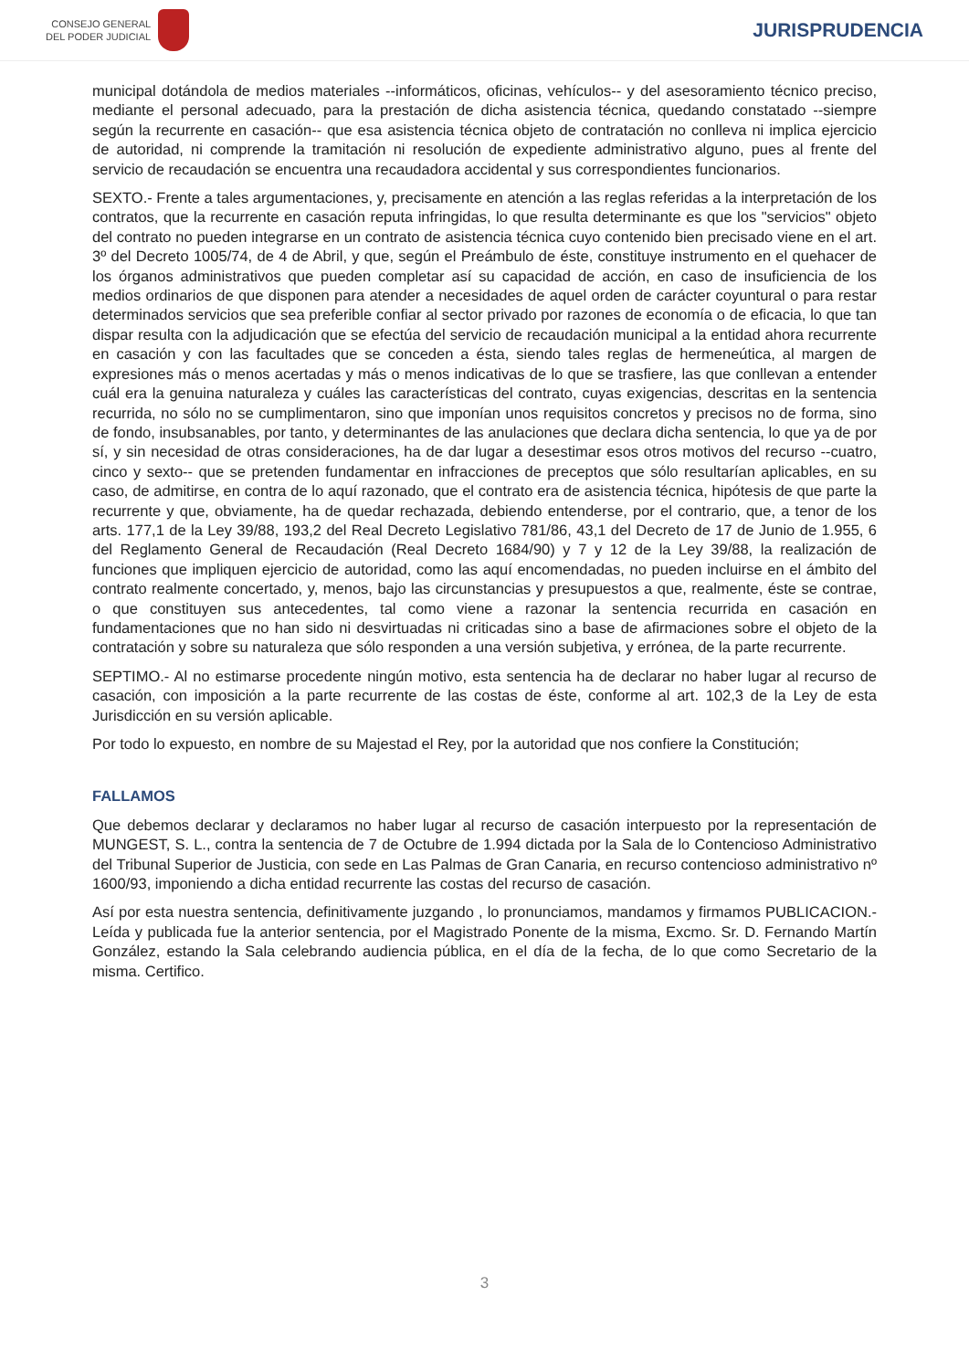CONSEJO GENERAL
DEL PODER JUDICIAL
JURISPRUDENCIA
municipal dotándola de medios materiales --informáticos, oficinas, vehículos-- y del asesoramiento técnico preciso, mediante el personal adecuado, para la prestación de dicha asistencia técnica, quedando constatado --siempre según la recurrente en casación-- que esa asistencia técnica objeto de contratación no conlleva ni implica ejercicio de autoridad, ni comprende la tramitación ni resolución de expediente administrativo alguno, pues al frente del servicio de recaudación se encuentra una recaudadora accidental y sus correspondientes funcionarios.
SEXTO.- Frente a tales argumentaciones, y, precisamente en atención a las reglas referidas a la interpretación de los contratos, que la recurrente en casación reputa infringidas, lo que resulta determinante es que los "servicios" objeto del contrato no pueden integrarse en un contrato de asistencia técnica cuyo contenido bien precisado viene en el art. 3º del Decreto 1005/74, de 4 de Abril, y que, según el Preámbulo de éste, constituye instrumento en el quehacer de los órganos administrativos que pueden completar así su capacidad de acción, en caso de insuficiencia de los medios ordinarios de que disponen para atender a necesidades de aquel orden de carácter coyuntural o para restar determinados servicios que sea preferible confiar al sector privado por razones de economía o de eficacia, lo que tan dispar resulta con la adjudicación que se efectúa del servicio de recaudación municipal a la entidad ahora recurrente en casación y con las facultades que se conceden a ésta, siendo tales reglas de hermeneútica, al margen de expresiones más o menos acertadas y más o menos indicativas de lo que se trasfiere, las que conllevan a entender cuál era la genuina naturaleza y cuáles las características del contrato, cuyas exigencias, descritas en la sentencia recurrida, no sólo no se cumplimentaron, sino que imponían unos requisitos concretos y precisos no de forma, sino de fondo, insubsanables, por tanto, y determinantes de las anulaciones que declara dicha sentencia, lo que ya de por sí, y sin necesidad de otras consideraciones, ha de dar lugar a desestimar esos otros motivos del recurso --cuatro, cinco y sexto-- que se pretenden fundamentar en infracciones de preceptos que sólo resultarían aplicables, en su caso, de admitirse, en contra de lo aquí razonado, que el contrato era de asistencia técnica, hipótesis de que parte la recurrente y que, obviamente, ha de quedar rechazada, debiendo entenderse, por el contrario, que, a tenor de los arts. 177,1 de la Ley 39/88, 193,2 del Real Decreto Legislativo 781/86, 43,1 del Decreto de 17 de Junio de 1.955, 6 del Reglamento General de Recaudación (Real Decreto 1684/90) y 7 y 12 de la Ley 39/88, la realización de funciones que impliquen ejercicio de autoridad, como las aquí encomendadas, no pueden incluirse en el ámbito del contrato realmente concertado, y, menos, bajo las circunstancias y presupuestos a que, realmente, éste se contrae, o que constituyen sus antecedentes, tal como viene a razonar la sentencia recurrida en casación en fundamentaciones que no han sido ni desvirtuadas ni criticadas sino a base de afirmaciones sobre el objeto de la contratación y sobre su naturaleza que sólo responden a una versión subjetiva, y errónea, de la parte recurrente.
SEPTIMO.- Al no estimarse procedente ningún motivo, esta sentencia ha de declarar no haber lugar al recurso de casación, con imposición a la parte recurrente de las costas de éste, conforme al art. 102,3 de la Ley de esta Jurisdicción en su versión aplicable.
Por todo lo expuesto, en nombre de su Majestad el Rey, por la autoridad que nos confiere la Constitución;
FALLAMOS
Que debemos declarar y declaramos no haber lugar al recurso de casación interpuesto por la representación de MUNGEST, S. L., contra la sentencia de 7 de Octubre de 1.994 dictada por la Sala de lo Contencioso Administrativo del Tribunal Superior de Justicia, con sede en Las Palmas de Gran Canaria, en recurso contencioso administrativo nº 1600/93, imponiendo a dicha entidad recurrente las costas del recurso de casación.
Así por esta nuestra sentencia, definitivamente juzgando , lo pronunciamos, mandamos y firmamos PUBLICACION.- Leída y publicada fue la anterior sentencia, por el Magistrado Ponente de la misma, Excmo. Sr. D. Fernando Martín González, estando la Sala celebrando audiencia pública, en el día de la fecha, de lo que como Secretario de la misma. Certifico.
3